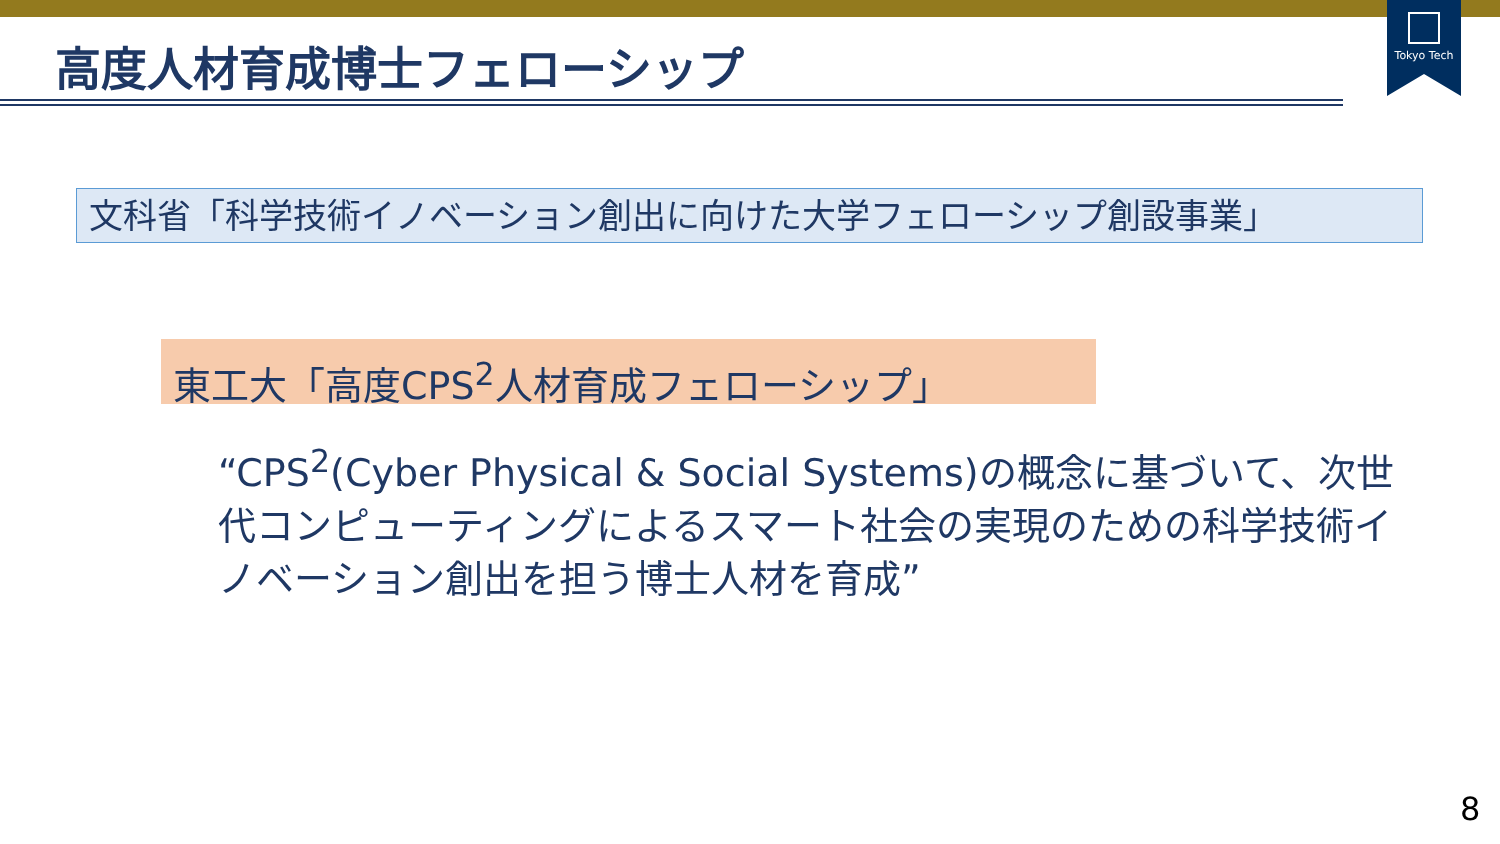Tokyo Tech
高度人材育成博士フェローシップ
文科省「科学技術イノベーション創出に向けた大学フェローシップ創設事業」
東工大「高度CPS<sup>2</sup>人材育成フェローシップ」
“CPS<sup>2</sup>(Cyber Physical & Social Systems)の概念に基づいて、次世代コンピューティングによるスマート社会の実現のための科学技術イノベーション創出を担う博士人材を育成”
8